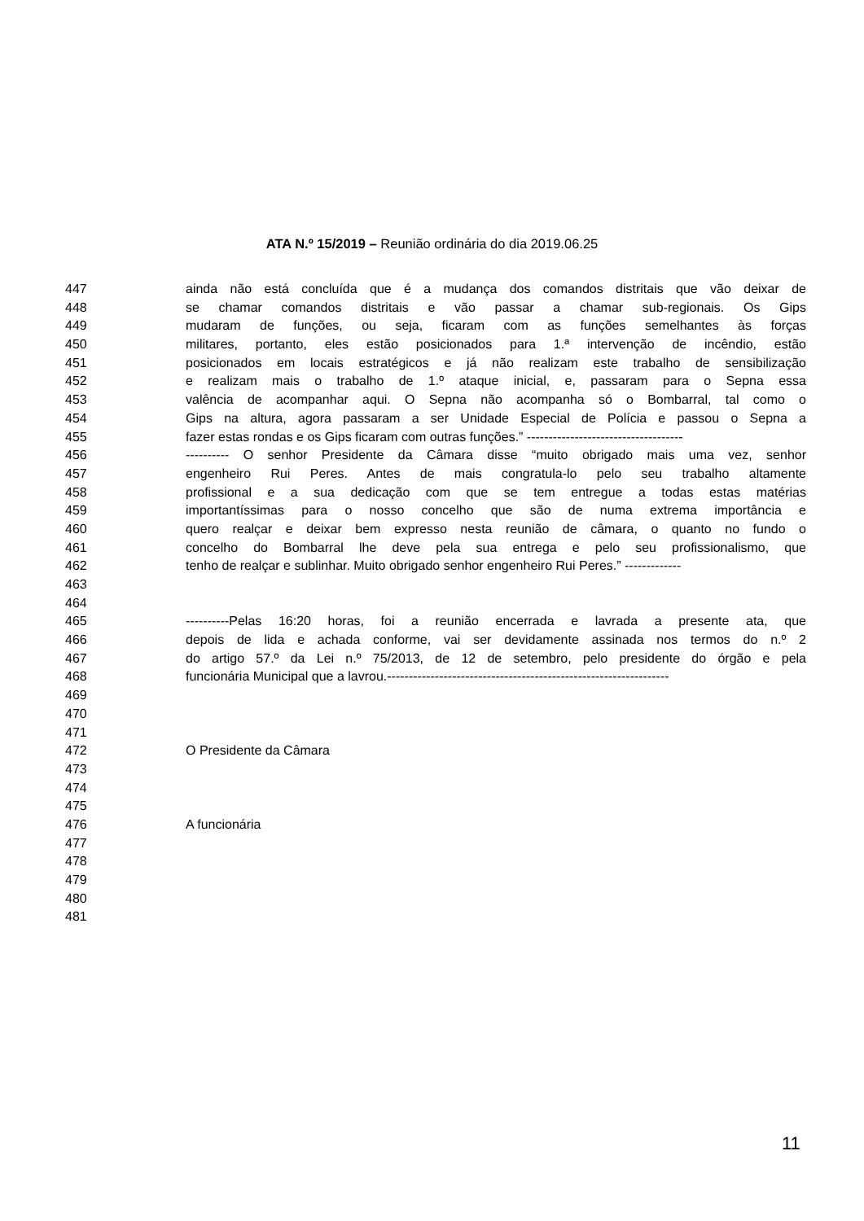ATA N.º 15/2019 – Reunião ordinária do dia 2019.06.25
447 ainda não está concluída que é a mudança dos comandos distritais que vão deixar de
448 se chamar comandos distritais e vão passar a chamar sub-regionais. Os Gips
449 mudaram de funções, ou seja, ficaram com as funções semelhantes às forças
450 militares, portanto, eles estão posicionados para 1.ª intervenção de incêndio, estão
451 posicionados em locais estratégicos e já não realizam este trabalho de sensibilização
452 e realizam mais o trabalho de 1.º ataque inicial, e, passaram para o Sepna essa
453 valência de acompanhar aqui. O Sepna não acompanha só o Bombarral, tal como o
454 Gips na altura, agora passaram a ser Unidade Especial de Polícia e passou o Sepna a
455 fazer estas rondas e os Gips ficaram com outras funções.” ------------------------------------
456 ---------- O senhor Presidente da Câmara disse “muito obrigado mais uma vez, senhor
457 engenheiro Rui Peres. Antes de mais congratula-lo pelo seu trabalho altamente
458 profissional e a sua dedicação com que se tem entregue a todas estas matérias
459 importantíssimas para o nosso concelho que são de numa extrema importância e
460 quero realçar e deixar bem expresso nesta reunião de câmara, o quanto no fundo o
461 concelho do Bombarral lhe deve pela sua entrega e pelo seu profissionalismo, que
462 tenho de realçar e sublinhar. Muito obrigado senhor engenheiro Rui Peres.” -------------
463
464
465 ----------Pelas 16:20 horas, foi a reunião encerrada e lavrada a presente ata, que
466 depois de lida e achada conforme, vai ser devidamente assinada nos termos do n.º 2
467 do artigo 57.º da Lei n.º 75/2013, de 12 de setembro, pelo presidente do órgão e pela
468 funcionária Municipal que a lavrou.-----------------------------------------------------------------
469
470
471
472 O Presidente da Câmara
473
474
475
476 A funcionária
477
478
479
480
481
11